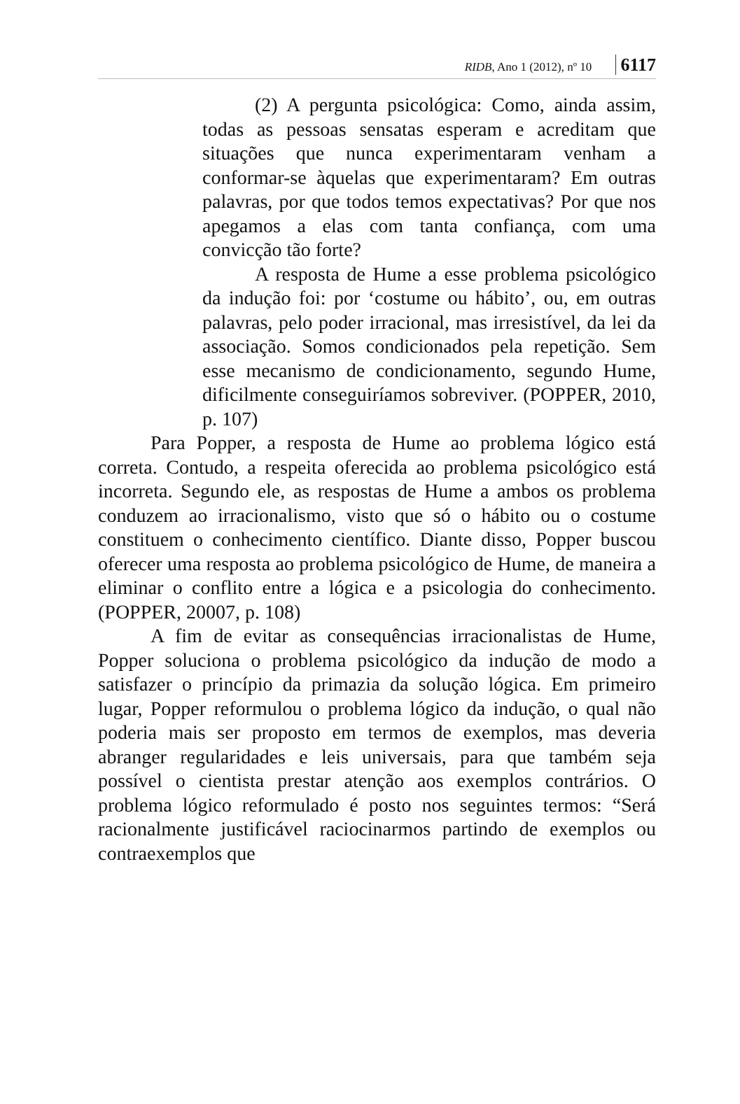RIDB, Ano 1 (2012), nº 10 6117
(2) A pergunta psicológica: Como, ainda assim, todas as pessoas sensatas esperam e acreditam que situações que nunca experimentaram venham a conformar-se àquelas que experimentaram? Em outras palavras, por que todos temos expectativas? Por que nos apegamos a elas com tanta confiança, com uma convicção tão forte?
A resposta de Hume a esse problema psicológico da indução foi: por ‘costume ou hábito’, ou, em outras palavras, pelo poder irracional, mas irresistível, da lei da associação. Somos condicionados pela repetição. Sem esse mecanismo de condicionamento, segundo Hume, dificilmente conseguiríamos sobreviver. (POPPER, 2010, p. 107)
Para Popper, a resposta de Hume ao problema lógico está correta. Contudo, a respeita oferecida ao problema psicológico está incorreta. Segundo ele, as respostas de Hume a ambos os problema conduzem ao irracionalismo, visto que só o hábito ou o costume constituem o conhecimento científico. Diante disso, Popper buscou oferecer uma resposta ao problema psicológico de Hume, de maneira a eliminar o conflito entre a lógica e a psicologia do conhecimento. (POPPER, 20007, p. 108)
A fim de evitar as consequências irracionalistas de Hume, Popper soluciona o problema psicológico da indução de modo a satisfazer o princípio da primazia da solução lógica. Em primeiro lugar, Popper reformulou o problema lógico da indução, o qual não poderia mais ser proposto em termos de exemplos, mas deveria abranger regularidades e leis universais, para que também seja possível o cientista prestar atenção aos exemplos contrários. O problema lógico reformulado é posto nos seguintes termos: “Será racionalmente justificável raciocinarmos partindo de exemplos ou contraexemplos que